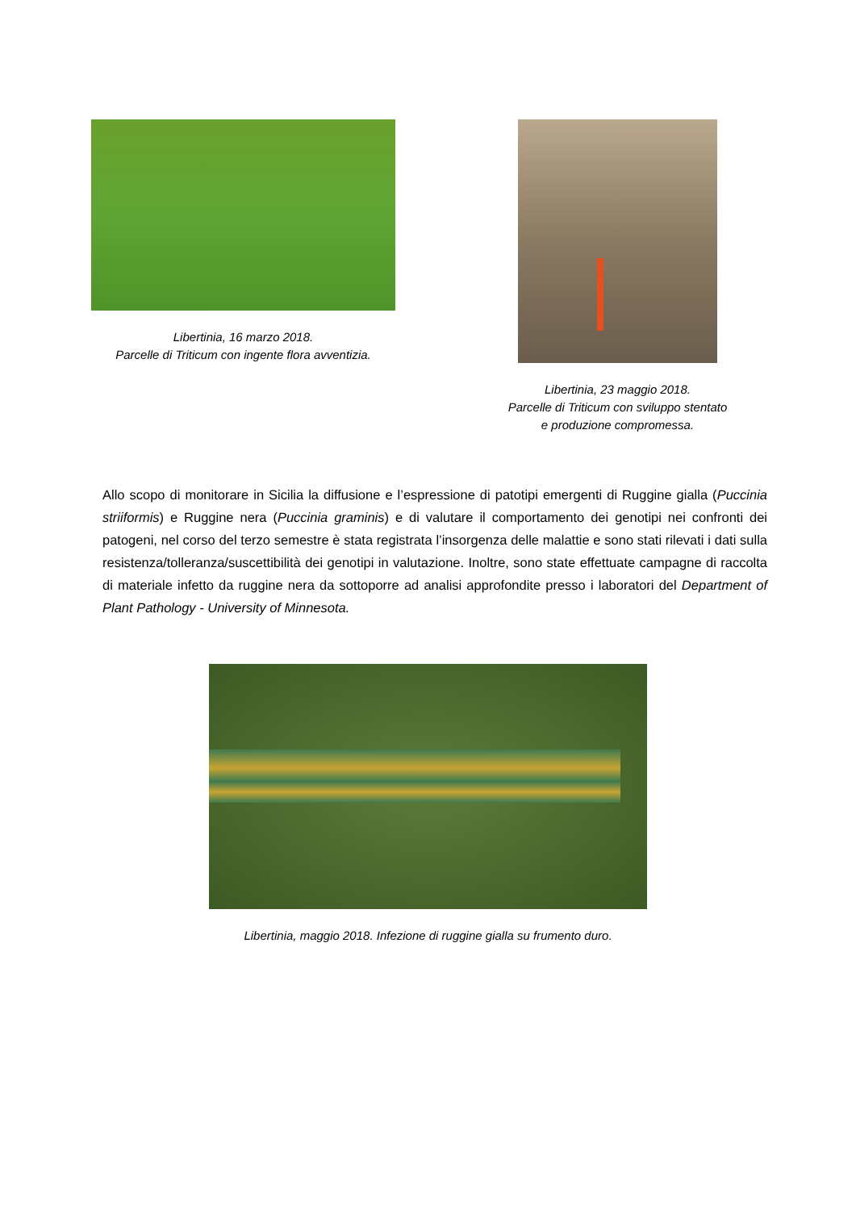Libertinia, 16 marzo 2018.
Parcelle di Triticum con ingente flora avventizia.
Libertinia, 23 maggio 2018.
Parcelle di Triticum con sviluppo stentato
e produzione compromessa.
Allo scopo di monitorare in Sicilia la diffusione e l’espressione di patotipi emergenti di Ruggine gialla (Puccinia striiformis) e Ruggine nera (Puccinia graminis) e di valutare il comportamento dei genotipi nei confronti dei patogeni, nel corso del terzo semestre è stata registrata l’insorgenza delle malattie e sono stati rilevati i dati sulla resistenza/tolleranza/suscettibilità dei genotipi in valutazione. Inoltre, sono state effettuate campagne di raccolta di materiale infetto da ruggine nera da sottoporre ad analisi approfondite presso i laboratori del Department of Plant Pathology - University of Minnesota.
Libertinia, maggio 2018. Infezione di ruggine gialla su frumento duro.